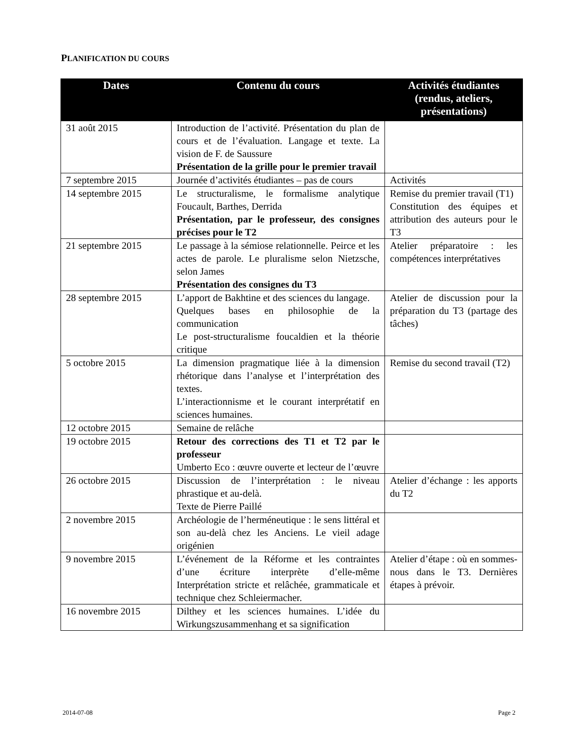PLANIFICATION DU COURS
| Dates | Contenu du cours | Activités étudiantes (rendus, ateliers, présentations) |
| --- | --- | --- |
| 31 août 2015 | Introduction de l’activité. Présentation du plan de cours et de l’évaluation. Langage et texte. La vision de F. de Saussure Présentation de la grille pour le premier travail | |
| 7 septembre 2015 | Journée d’activités étudiantes – pas de cours | Activités |
| 14 septembre 2015 | Le structuralisme, le formalisme analytique Foucault, Barthes, Derrida Présentation, par le professeur, des consignes précises pour le T2 | Remise du premier travail (T1) Constitution des équipes et attribution des auteurs pour le T3 |
| 21 septembre 2015 | Le passage à la sémiose relationnelle. Peirce et les actes de parole. Le pluralisme selon Nietzsche, selon James Présentation des consignes du T3 | Atelier préparatoire : les compétences interprétatives |
| 28 septembre 2015 | L’apport de Bakhtine et des sciences du langage. Quelques bases en philosophie de la communication Le post-structuralisme foucaldien et la théorie critique | Atelier de discussion pour la préparation du T3 (partage des tâches) |
| 5 octobre 2015 | La dimension pragmatique liée à la dimension rhétorique dans l’analyse et l’interprétation des textes. L’interactionnisme et le courant interprétatif en sciences humaines. | Remise du second travail (T2) |
| 12 octobre 2015 | Semaine de relâche | |
| 19 octobre 2015 | Retour des corrections des T1 et T2 par le professeur Umberto Eco : œuvre ouverte et lecteur de l’œuvre | |
| 26 octobre 2015 | Discussion de l’interprétation : le niveau phrastique et au-delà. Texte de Pierre Paillé | Atelier d’échange : les apports du T2 |
| 2 novembre 2015 | Archéologie de l’herméneutique : le sens littéral et son au-delà chez les Anciens. Le vieil adage origénien | |
| 9 novembre 2015 | L’événement de la Réforme et les contraintes d’une écriture interprète d’elle-même Interprétation stricte et relâchée, grammaticale et technique chez Schleiermacher. | Atelier d’étape : où en sommes-nous dans le T3. Dernières étapes à prévoir. |
| 16 novembre 2015 | Dilthey et les sciences humaines. L’idée du Wirkungszusammenhang et sa signification | |
2014-07-08 Page 2